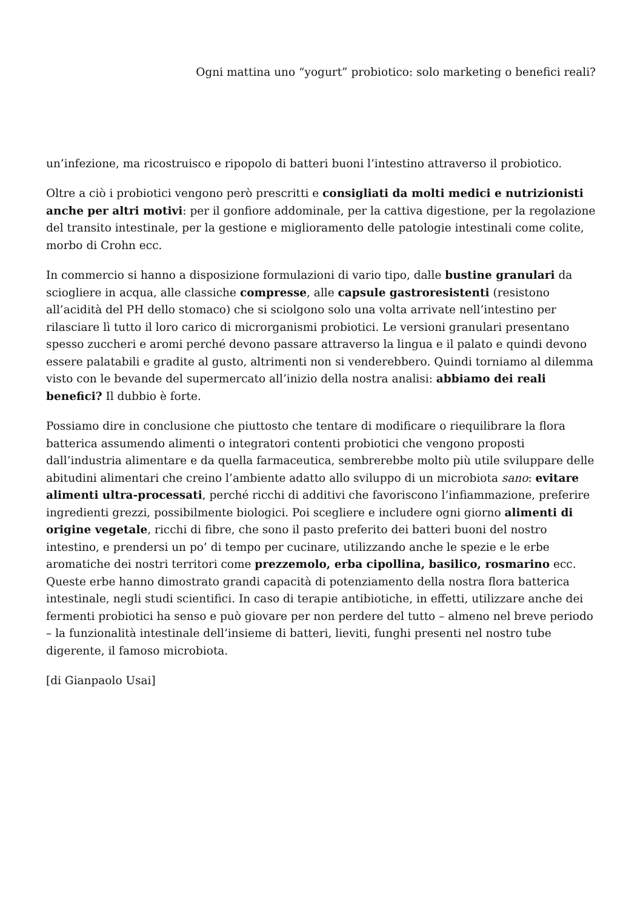Ogni mattina uno “yogurt” probiotico: solo marketing o benefici reali?
un’infezione, ma ricostruisco e ripopolo di batteri buoni l’intestino attraverso il probiotico.
Oltre a ciò i probiotici vengono però prescritti e consigliati da molti medici e nutrizionisti anche per altri motivi: per il gonfiore addominale, per la cattiva digestione, per la regolazione del transito intestinale, per la gestione e miglioramento delle patologie intestinali come colite, morbo di Crohn ecc.
In commercio si hanno a disposizione formulazioni di vario tipo, dalle bustine granulari da sciogliere in acqua, alle classiche compresse, alle capsule gastroresistenti (resistono all’acidità del PH dello stomaco) che si sciolgono solo una volta arrivate nell’intestino per rilasciare lì tutto il loro carico di microrganismi probiotici. Le versioni granulari presentano spesso zuccheri e aromi perché devono passare attraverso la lingua e il palato e quindi devono essere palatabili e gradite al gusto, altrimenti non si venderebbero. Quindi torniamo al dilemma visto con le bevande del supermercato all’inizio della nostra analisi: abbiamo dei reali benefici? Il dubbio è forte.
Possiamo dire in conclusione che piuttosto che tentare di modificare o riequilibrare la flora batterica assumendo alimenti o integratori contenti probiotici che vengono proposti dall’industria alimentare e da quella farmaceutica, sembrerebbe molto più utile sviluppare delle abitudini alimentari che creino l’ambiente adatto allo sviluppo di un microbiota sano: evitare alimenti ultra-processati, perché ricchi di additivi che favoriscono l’infiammazione, preferire ingredienti grezzi, possibilmente biologici. Poi scegliere e includere ogni giorno alimenti di origine vegetale, ricchi di fibre, che sono il pasto preferito dei batteri buoni del nostro intestino, e prendersi un po’ di tempo per cucinare, utilizzando anche le spezie e le erbe aromatiche dei nostri territori come prezzemolo, erba cipollina, basilico, rosmarino ecc. Queste erbe hanno dimostrato grandi capacità di potenziamento della nostra flora batterica intestinale, negli studi scientifici. In caso di terapie antibiotiche, in effetti, utilizzare anche dei fermenti probiotici ha senso e può giovare per non perdere del tutto – almeno nel breve periodo – la funzionalità intestinale dell’insieme di batteri, lieviti, funghi presenti nel nostro tube digerente, il famoso microbiota.
[di Gianpaolo Usai]